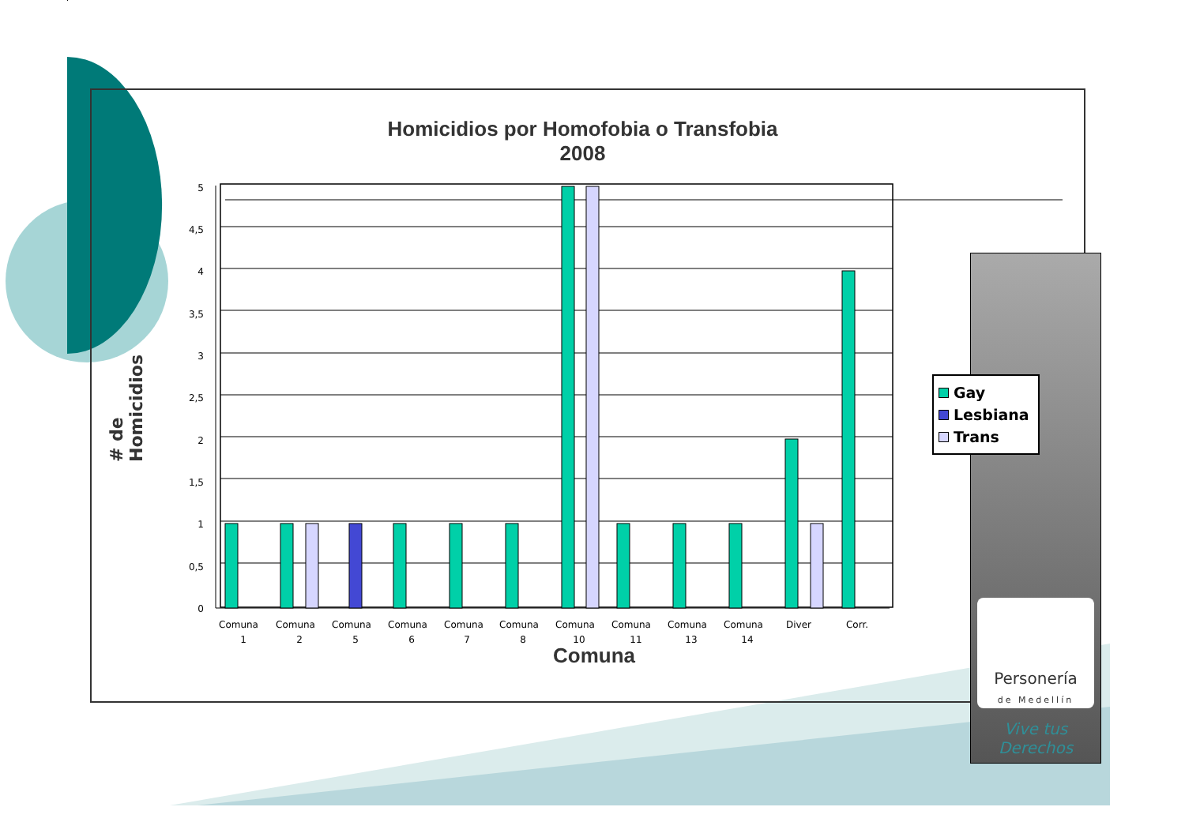Homicidios por Homofobia o Transfobia
2008
# de Homicidios
5
4,5
4
3,5
3
2,5
2
1,5
1
0,5
0
Comuna
1
Comuna
2
Comuna
5
Comuna
6
Comuna
7
Comuna
8
Comuna
10
Comuna
11
Comuna
13
Comuna
14
Diver
Corr.
Comuna
Personería
de Medellín
Vive tus
Derechos
Gay
Lesbiana
Trans